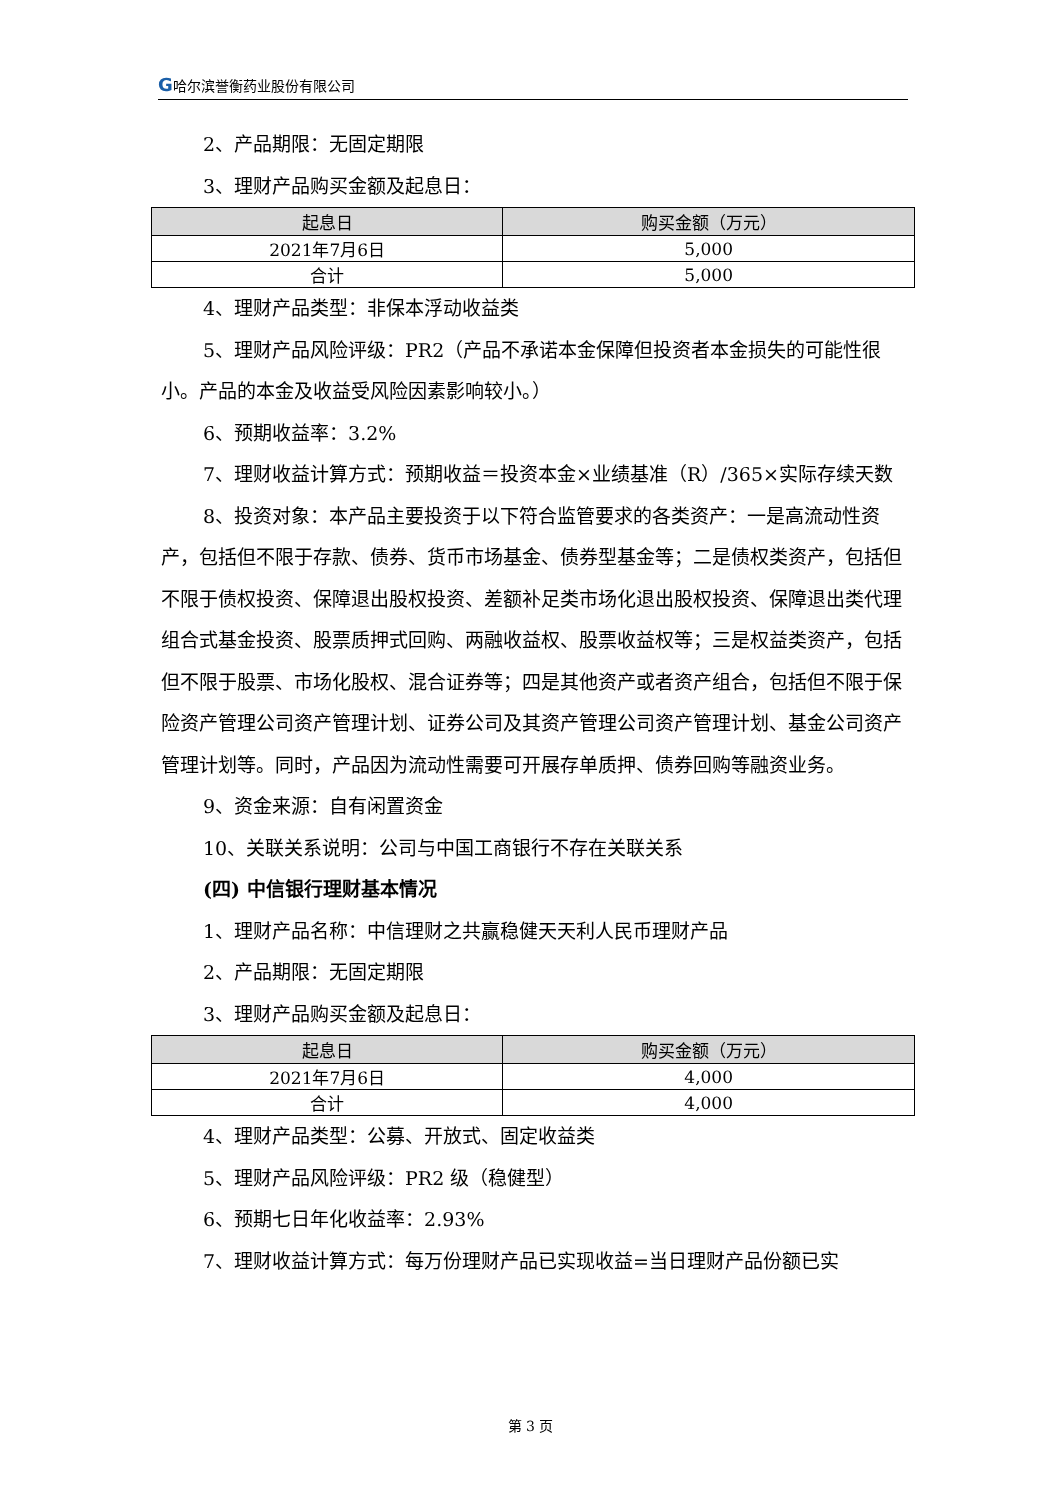G哈尔滨誉衡药业股份有限公司
2、产品期限：无固定期限
3、理财产品购买金额及起息日：
| 起息日 | 购买金额（万元） |
| --- | --- |
| 2021年7月6日 | 5,000 |
| 合计 | 5,000 |
4、理财产品类型：非保本浮动收益类
5、理财产品风险评级：PR2（产品不承诺本金保障但投资者本金损失的可能性很小。产品的本金及收益受风险因素影响较小。）
6、预期收益率：3.2%
7、理财收益计算方式：预期收益＝投资本金×业绩基准（R）/365×实际存续天数
8、投资对象：本产品主要投资于以下符合监管要求的各类资产：一是高流动性资产，包括但不限于存款、债券、货币市场基金、债券型基金等；二是债权类资产，包括但不限于债权投资、保障退出股权投资、差额补足类市场化退出股权投资、保障退出类代理组合式基金投资、股票质押式回购、两融收益权、股票收益权等；三是权益类资产，包括但不限于股票、市场化股权、混合证券等；四是其他资产或者资产组合，包括但不限于保险资产管理公司资产管理计划、证券公司及其资产管理公司资产管理计划、基金公司资产管理计划等。同时，产品因为流动性需要可开展存单质押、债券回购等融资业务。
9、资金来源：自有闲置资金
10、关联关系说明：公司与中国工商银行不存在关联关系
(四) 中信银行理财基本情况
1、理财产品名称：中信理财之共赢稳健天天利人民币理财产品
2、产品期限：无固定期限
3、理财产品购买金额及起息日：
| 起息日 | 购买金额（万元） |
| --- | --- |
| 2021年7月6日 | 4,000 |
| 合计 | 4,000 |
4、理财产品类型：公募、开放式、固定收益类
5、理财产品风险评级：PR2 级（稳健型）
6、预期七日年化收益率：2.93%
7、理财收益计算方式：每万份理财产品已实现收益=当日理财产品份额已实
第 3 页